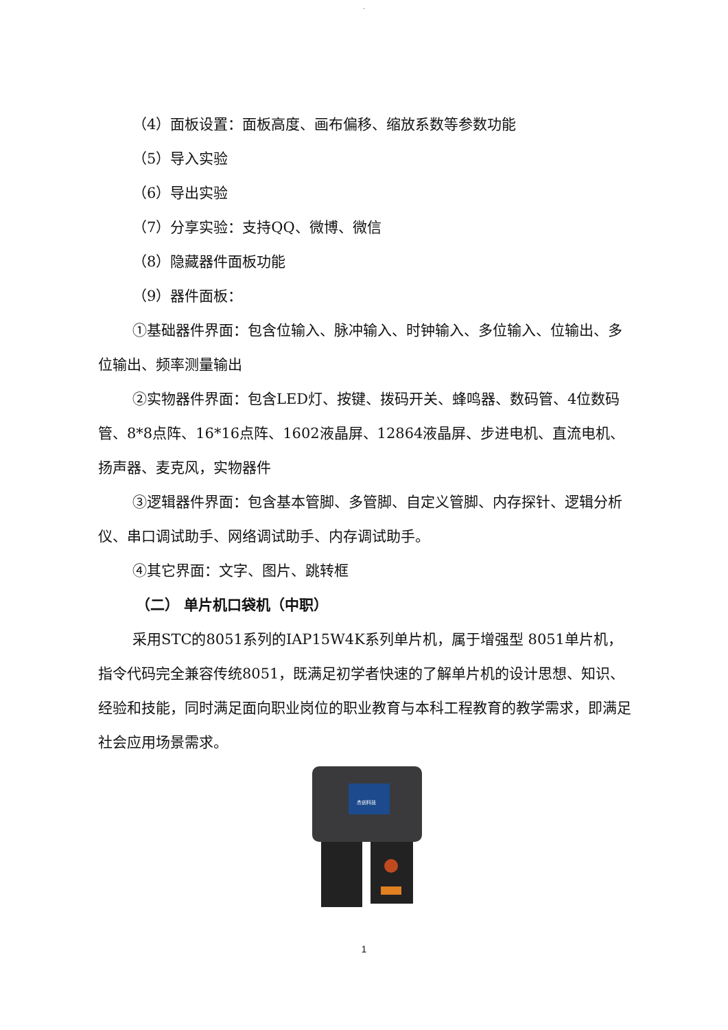.
（4）面板设置：面板高度、画布偏移、缩放系数等参数功能
（5）导入实验
（6）导出实验
（7）分享实验：支持QQ、微博、微信
（8）隐藏器件面板功能
（9）器件面板：
①基础器件界面：包含位输入、脉冲输入、时钟输入、多位输入、位输出、多位输出、频率测量输出
②实物器件界面：包含LED灯、按键、拨码开关、蜂鸣器、数码管、4位数码管、8*8点阵、16*16点阵、1602液晶屏、12864液晶屏、步进电机、直流电机、扬声器、麦克风，实物器件
③逻辑器件界面：包含基本管脚、多管脚、自定义管脚、内存探针、逻辑分析仪、串口调试助手、网络调试助手、内存调试助手。
④其它界面：文字、图片、跳转框
（二） 单片机口袋机（中职）
采用STC的8051系列的IAP15W4K系列单片机，属于增强型 8051单片机，指令代码完全兼容传统8051，既满足初学者快速的了解单片机的设计思想、知识、经验和技能，同时满足面向职业岗位的职业教育与本科工程教育的教学需求，即满足社会应用场景需求。
杰创科技
1